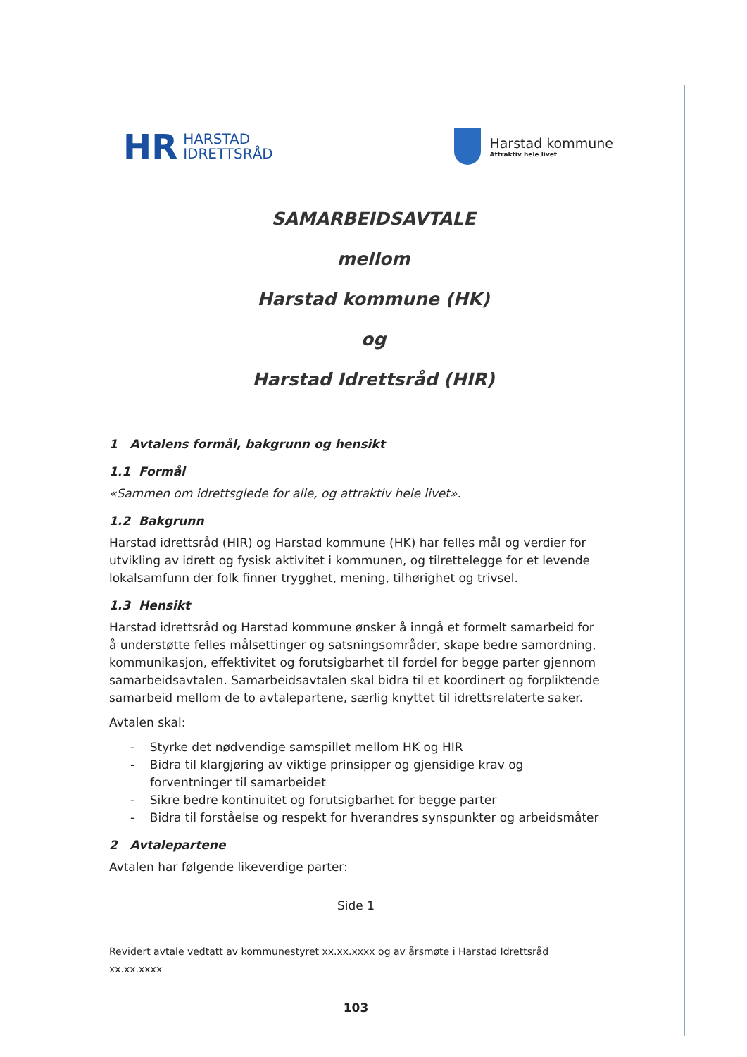HR HARSTAD
IDRETTSRÅD
Harstad kommune
Attraktiv hele livet
SAMARBEIDSAVTALE
mellom
Harstad kommune (HK)
og
Harstad Idrettsråd (HIR)
1 Avtalens formål, bakgrunn og hensikt
1.1 Formål
«Sammen om idrettsglede for alle, og attraktiv hele livet».
1.2 Bakgrunn
Harstad idrettsråd (HIR) og Harstad kommune (HK) har felles mål og verdier for utvikling av idrett og fysisk aktivitet i kommunen, og tilrettelegge for et levende lokalsamfunn der folk finner trygghet, mening, tilhørighet og trivsel.
1.3 Hensikt
Harstad idrettsråd og Harstad kommune ønsker å inngå et formelt samarbeid for å understøtte felles målsettinger og satsningsområder, skape bedre samordning, kommunikasjon, effektivitet og forutsigbarhet til fordel for begge parter gjennom samarbeidsavtalen. Samarbeidsavtalen skal bidra til et koordinert og forpliktende samarbeid mellom de to avtalepartene, særlig knyttet til idrettsrelaterte saker.
Avtalen skal:
- Styrke det nødvendige samspillet mellom HK og HIR
- Bidra til klargjøring av viktige prinsipper og gjensidige krav og forventninger til samarbeidet
- Sikre bedre kontinuitet og forutsigbarhet for begge parter
- Bidra til forståelse og respekt for hverandres synspunkter og arbeidsmåter
2 Avtalepartene
Avtalen har følgende likeverdige parter:
Side 1
Revidert avtale vedtatt av kommunestyret xx.xx.xxxx og av årsmøte i Harstad Idrettsråd xx.xx.xxxx
103